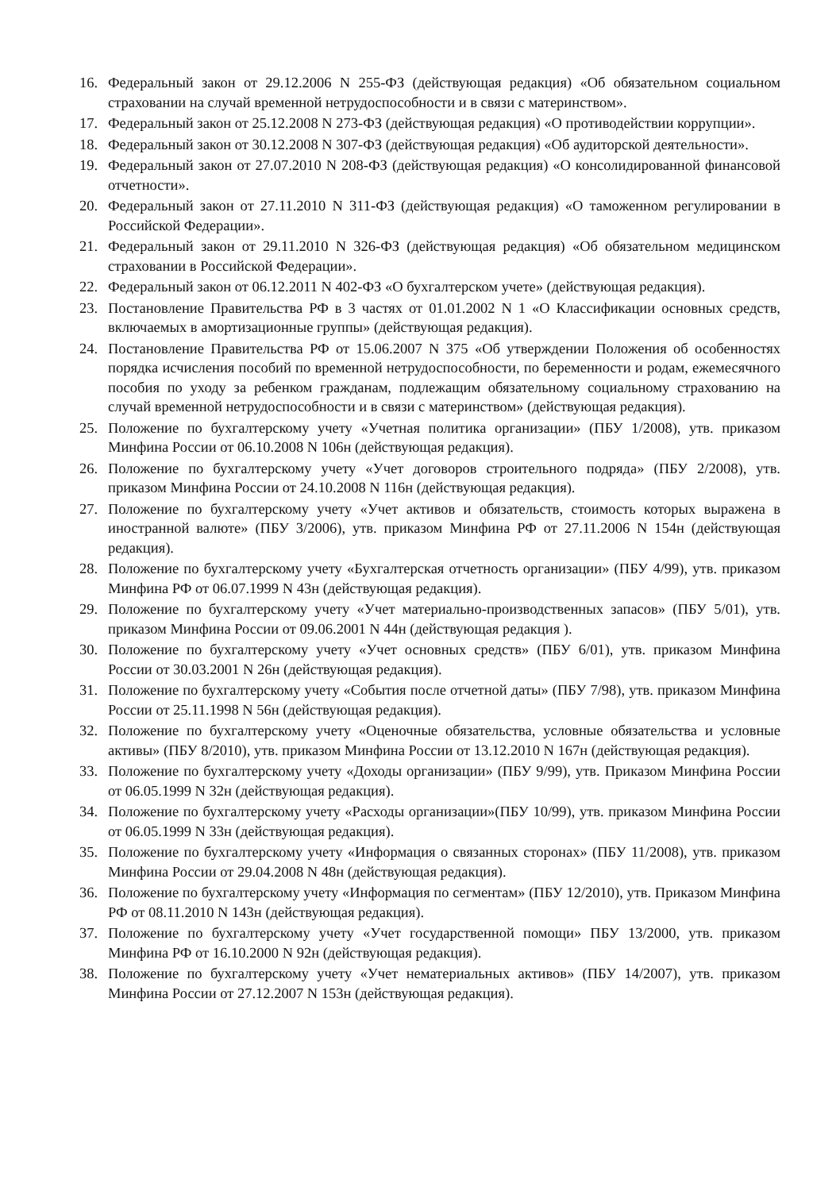16. Федеральный закон от 29.12.2006 N 255-ФЗ (действующая редакция) «Об обязательном социальном страховании на случай временной нетрудоспособности и в связи с материнством».
17. Федеральный закон от 25.12.2008 N 273-ФЗ (действующая редакция) «О противодействии коррупции».
18. Федеральный закон от 30.12.2008 N 307-ФЗ (действующая редакция) «Об аудиторской деятельности».
19. Федеральный закон от 27.07.2010 N 208-ФЗ (действующая редакция) «О консолидированной финансовой отчетности».
20. Федеральный закон от 27.11.2010 N 311-ФЗ (действующая редакция) «О таможенном регулировании в Российской Федерации».
21. Федеральный закон от 29.11.2010 N 326-ФЗ (действующая редакция) «Об обязательном медицинском страховании в Российской Федерации».
22. Федеральный закон от 06.12.2011 N 402-ФЗ «О бухгалтерском учете» (действующая редакция).
23. Постановление Правительства РФ в 3 частях от 01.01.2002 N 1 «О Классификации основных средств, включаемых в амортизационные группы» (действующая редакция).
24. Постановление Правительства РФ от 15.06.2007 N 375 «Об утверждении Положения об особенностях порядка исчисления пособий по временной нетрудоспособности, по беременности и родам, ежемесячного пособия по уходу за ребенком гражданам, подлежащим обязательному социальному страхованию на случай временной нетрудоспособности и в связи с материнством» (действующая редакция).
25. Положение по бухгалтерскому учету «Учетная политика организации» (ПБУ 1/2008), утв. приказом Минфина России от 06.10.2008 N 106н (действующая редакция).
26. Положение по бухгалтерскому учету «Учет договоров строительного подряда» (ПБУ 2/2008), утв. приказом Минфина России от 24.10.2008 N 116н (действующая редакция).
27. Положение по бухгалтерскому учету «Учет активов и обязательств, стоимость которых выражена в иностранной валюте» (ПБУ 3/2006), утв. приказом Минфина РФ от 27.11.2006 N 154н (действующая редакция).
28. Положение по бухгалтерскому учету «Бухгалтерская отчетность организации» (ПБУ 4/99), утв. приказом Минфина РФ от 06.07.1999 N 43н (действующая редакция).
29. Положение по бухгалтерскому учету «Учет материально-производственных запасов» (ПБУ 5/01), утв. приказом Минфина России от 09.06.2001 N 44н (действующая редакция ).
30. Положение по бухгалтерскому учету «Учет основных средств» (ПБУ 6/01), утв. приказом Минфина России от 30.03.2001 N 26н (действующая редакция).
31. Положение по бухгалтерскому учету «События после отчетной даты» (ПБУ 7/98), утв. приказом Минфина России от 25.11.1998 N 56н (действующая редакция).
32. Положение по бухгалтерскому учету «Оценочные обязательства, условные обязательства и условные активы» (ПБУ 8/2010), утв. приказом Минфина России от 13.12.2010 N 167н (действующая редакция).
33. Положение по бухгалтерскому учету «Доходы организации» (ПБУ 9/99), утв. Приказом Минфина России от 06.05.1999 N 32н (действующая редакция).
34. Положение по бухгалтерскому учету «Расходы организации»(ПБУ 10/99), утв. приказом Минфина России от 06.05.1999 N 33н (действующая редакция).
35. Положение по бухгалтерскому учету «Информация о связанных сторонах» (ПБУ 11/2008), утв. приказом Минфина России от 29.04.2008 N 48н (действующая редакция).
36. Положение по бухгалтерскому учету «Информация по сегментам» (ПБУ 12/2010), утв. Приказом Минфина РФ от 08.11.2010 N 143н (действующая редакция).
37. Положение по бухгалтерскому учету «Учет государственной помощи» ПБУ 13/2000, утв. приказом Минфина РФ от 16.10.2000 N 92н (действующая редакция).
38. Положение по бухгалтерскому учету «Учет нематериальных активов» (ПБУ 14/2007), утв. приказом Минфина России от 27.12.2007 N 153н (действующая редакция).